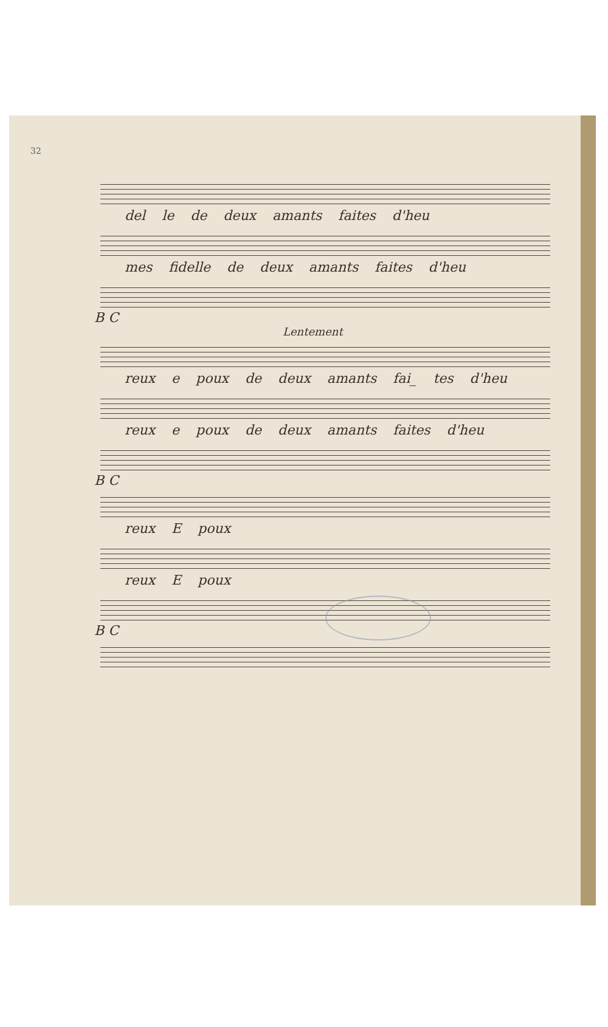32
del le de deux amants faites d'heu
mes fidelle de deux amants faites d'heu
B C
Lentement
reux e poux de deux amants fai_ tes d'heu
reux e poux de deux amants faites d'heu
B C
reux E poux
reux E poux
B C